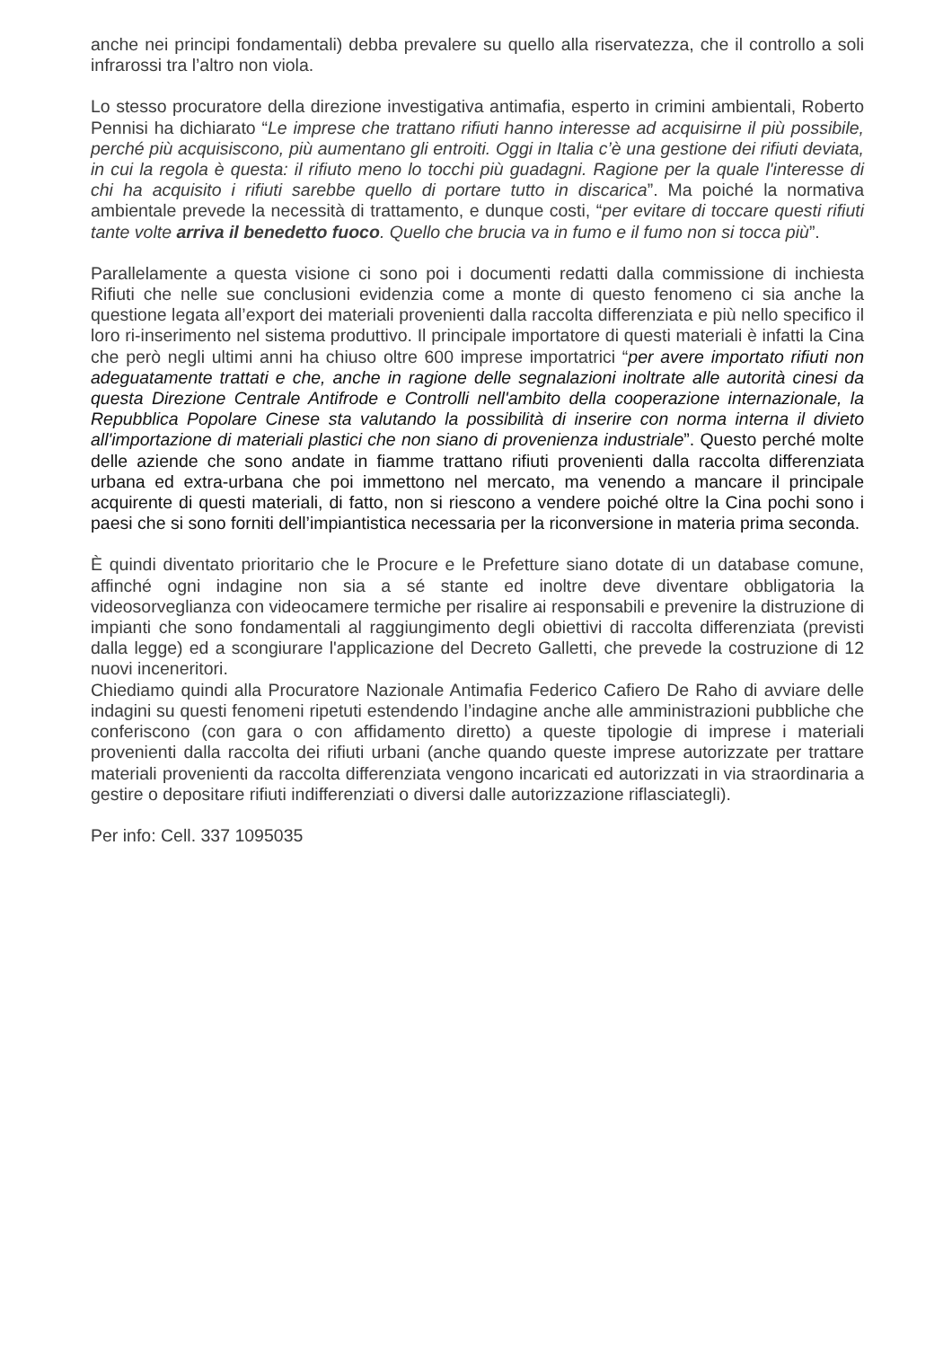anche nei principi fondamentali) debba prevalere su quello alla riservatezza, che il controllo a soli infrarossi tra l’altro non viola.
Lo stesso procuratore della direzione investigativa antimafia, esperto in crimini ambientali, Roberto Pennisi ha dichiarato “Le imprese che trattano rifiuti hanno interesse ad acquisirne il più possibile, perché più acquisiscono, più aumentano gli entroiti. Oggi in Italia c’è una gestione dei rifiuti deviata, in cui la regola è questa: il rifiuto meno lo tocchi più guadagni. Ragione per la quale l'interesse di chi ha acquisito i rifiuti sarebbe quello di portare tutto in discarica”. Ma poiché la normativa ambientale prevede la necessità di trattamento, e dunque costi, “per evitare di toccare questi rifiuti tante volte arriva il benedetto fuoco. Quello che brucia va in fumo e il fumo non si tocca più”.
Parallelamente a questa visione ci sono poi i documenti redatti dalla commissione di inchiesta Rifiuti che nelle sue conclusioni evidenzia come a monte di questo fenomeno ci sia anche la questione legata all’export dei materiali provenienti dalla raccolta differenziata e più nello specifico il loro ri-inserimento nel sistema produttivo. Il principale importatore di questi materiali è infatti la Cina che però negli ultimi anni ha chiuso oltre 600 imprese importatrici “per avere importato rifiuti non adeguatamente trattati e che, anche in ragione delle segnalazioni inoltrate alle autorità cinesi da questa Direzione Centrale Antifrode e Controlli nell'ambito della cooperazione internazionale, la Repubblica Popolare Cinese sta valutando la possibilità di inserire con norma interna il divieto all'importazione di materiali plastici che non siano di provenienza industriale”. Questo perché molte delle aziende che sono andate in fiamme trattano rifiuti provenienti dalla raccolta differenziata urbana ed extra-urbana che poi immettono nel mercato, ma venendo a mancare il principale acquirente di questi materiali, di fatto, non si riescono a vendere poiché oltre la Cina pochi sono i paesi che si sono forniti dell’impiantistica necessaria per la riconversione in materia prima seconda.
È quindi diventato prioritario che le Procure e le Prefetture siano dotate di un database comune, affinché ogni indagine non sia a sé stante ed inoltre deve diventare obbligatoria la videosorveglianza con videocamere termiche per risalire ai responsabili e prevenire la distruzione di impianti che sono fondamentali al raggiungimento degli obiettivi di raccolta differenziata (previsti dalla legge) ed a scongiurare l'applicazione del Decreto Galletti, che prevede la costruzione di 12 nuovi inceneritori.
Chiediamo quindi alla Procuratore Nazionale Antimafia Federico Cafiero De Raho di avviare delle indagini su questi fenomeni ripetuti estendendo l’indagine anche alle amministrazioni pubbliche che conferiscono (con gara o con affidamento diretto) a queste tipologie di imprese i materiali provenienti dalla raccolta dei rifiuti urbani (anche quando queste imprese autorizzate per trattare materiali provenienti da raccolta differenziata vengono incaricati ed autorizzati in via straordinaria a gestire o depositare rifiuti indifferenziati o diversi dalle autorizzazione riflasciategli).
Per info: Cell. 337 1095035